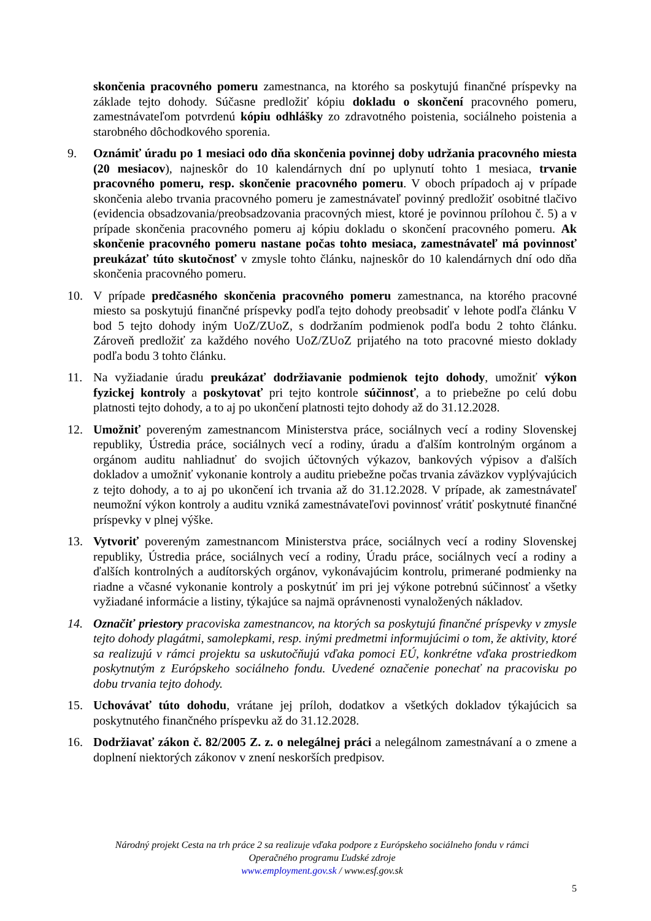skončenia pracovného pomeru zamestnanca, na ktorého sa poskytujú finančné príspevky na základe tejto dohody. Súčasne predložiť kópiu dokladu o skončení pracovného pomeru, zamestnávateľom potvrdenú kópiu odhlášky zo zdravotného poistenia, sociálneho poistenia a starobného dôchodkového sporenia.
9. Oznámiť úradu po 1 mesiaci odo dňa skončenia povinnej doby udržania pracovného miesta (20 mesiacov), najneskôr do 10 kalendárnych dní po uplynutí tohto 1 mesiaca, trvanie pracovného pomeru, resp. skončenie pracovného pomeru. V oboch prípadoch aj v prípade skončenia alebo trvania pracovného pomeru je zamestnávateľ povinný predložiť osobitné tlačivo (evidencia obsadzovania/preobsadzovania pracovných miest, ktoré je povinnou prílohou č. 5) a v prípade skončenia pracovného pomeru aj kópiu dokladu o skončení pracovného pomeru. Ak skončenie pracovného pomeru nastane počas tohto mesiaca, zamestnávateľ má povinnosť preukázať túto skutočnosť v zmysle tohto článku, najneskôr do 10 kalendárnych dní odo dňa skončenia pracovného pomeru.
10. V prípade predčasného skončenia pracovného pomeru zamestnanca, na ktorého pracovné miesto sa poskytujú finančné príspevky podľa tejto dohody preobsadiť v lehote podľa článku V bod 5 tejto dohody iným UoZ/ZUoZ, s dodržaním podmienok podľa bodu 2 tohto článku. Zároveň predložiť za každého nového UoZ/ZUoZ prijatého na toto pracovné miesto doklady podľa bodu 3 tohto článku.
11. Na vyžiadanie úradu preukázať dodržiavanie podmienok tejto dohody, umožniť výkon fyzickej kontroly a poskytovať pri tejto kontrole súčinnosť, a to priebežne po celú dobu platnosti tejto dohody, a to aj po ukončení platnosti tejto dohody až do 31.12.2028.
12. Umožniť povereným zamestnancom Ministerstva práce, sociálnych vecí a rodiny Slovenskej republiky, Ústredia práce, sociálnych vecí a rodiny, úradu a ďalším kontrolným orgánom a orgánom auditu nahliadnuť do svojich účtovných výkazov, bankových výpisov a ďalších dokladov a umožniť vykonanie kontroly a auditu priebežne počas trvania záväzkov vyplývajúcich z tejto dohody, a to aj po ukončení ich trvania až do 31.12.2028. V prípade, ak zamestnávateľ neumožní výkon kontroly a auditu vzniká zamestnávateľovi povinnosť vrátiť poskytnuté finančné príspevky v plnej výške.
13. Vytvoriť povereným zamestnancom Ministerstva práce, sociálnych vecí a rodiny Slovenskej republiky, Ústredia práce, sociálnych vecí a rodiny, Úradu práce, sociálnych vecí a rodiny a ďalších kontrolných a audítorských orgánov, vykonávajúcim kontrolu, primerané podmienky na riadne a včasné vykonanie kontroly a poskytnúť im pri jej výkone potrebnú súčinnosť a všetky vyžiadané informácie a listiny, týkajúce sa najmä oprávnenosti vynaložených nákladov.
14. Označiť priestory pracoviska zamestnancov, na ktorých sa poskytujú finančné príspevky v zmysle tejto dohody plagátmi, samolepkami, resp. inými predmetmi informujúcimi o tom, že aktivity, ktoré sa realizujú v rámci projektu sa uskutočňujú vďaka pomoci EÚ, konkrétne vďaka prostriedkom poskytnutým z Európskeho sociálneho fondu. Uvedené označenie ponechať na pracovisku po dobu trvania tejto dohody.
15. Uchovávať túto dohodu, vrátane jej príloh, dodatkov a všetkých dokladov týkajúcich sa poskytnutého finančného príspevku až do 31.12.2028.
16. Dodržiavať zákon č. 82/2005 Z. z. o nelegálnej práci a nelegálnom zamestnávaní a o zmene a doplnení niektorých zákonov v znení neskorších predpisov.
Národný projekt Cesta na trh práce 2 sa realizuje vďaka podpore z Európskeho sociálneho fondu v rámci
Operačného programu Ľudské zdroje
www.employment.gov.sk / www.esf.gov.sk
5